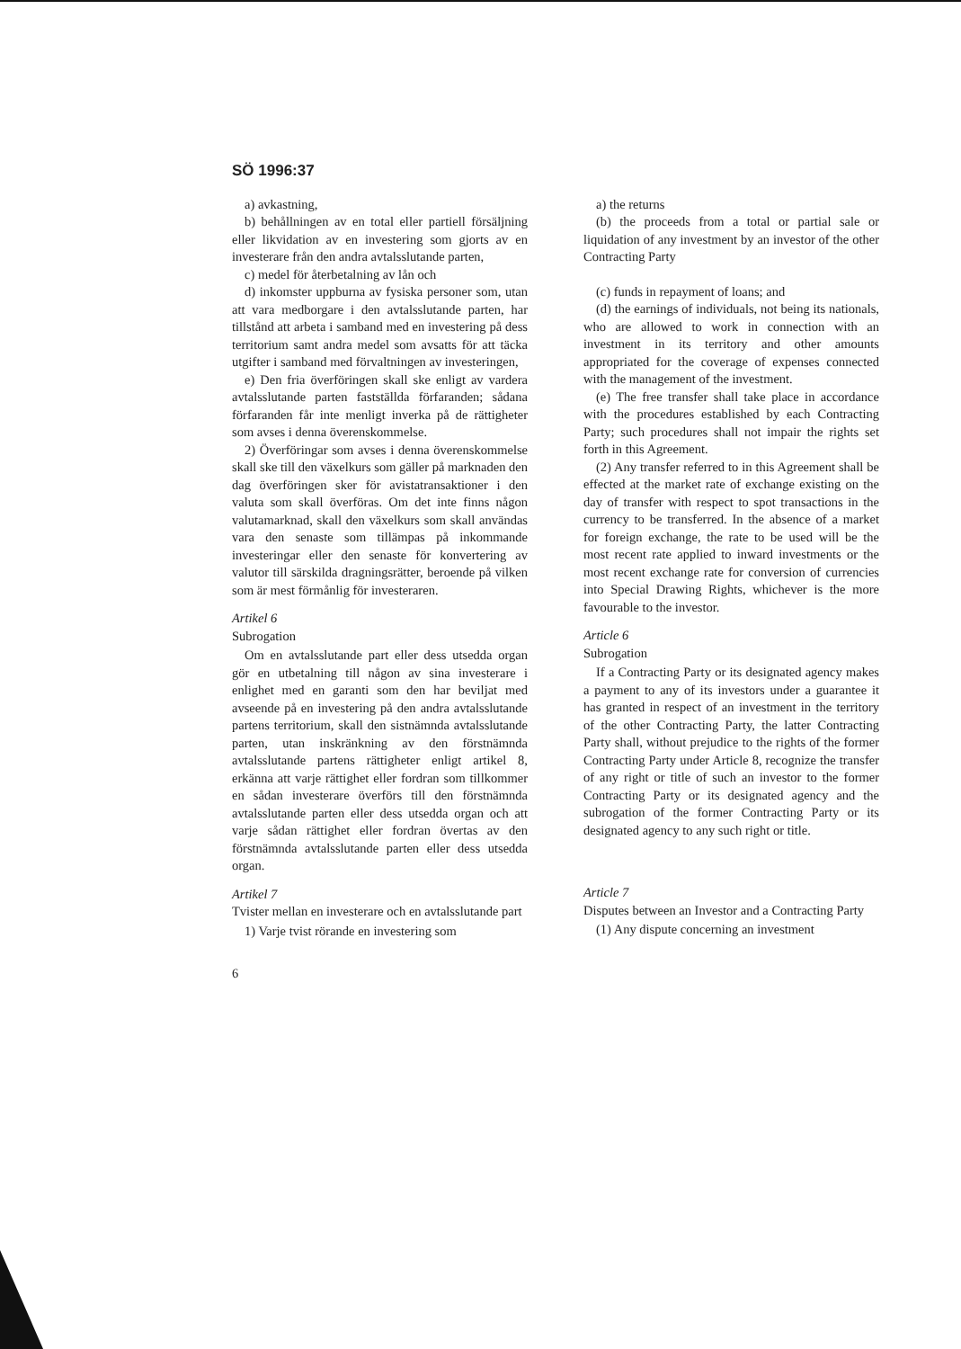SÖ 1996:37
a) avkastning,
b) behållningen av en total eller partiell försäljning eller likvidation av en investering som gjorts av en investerare från den andra avtalsslutande parten,
c) medel för återbetalning av lån och
d) inkomster uppburna av fysiska personer som, utan att vara medborgare i den avtalsslutande parten, har tillstånd att arbeta i samband med en investering på dess territorium samt andra medel som avsatts för att täcka utgifter i samband med förvaltningen av investeringen,
e) Den fria överföringen skall ske enligt av vardera avtalsslutande parten fastställda förfaranden; sådana förfaranden får inte menligt inverka på de rättigheter som avses i denna överenskommelse.
2) Överföringar som avses i denna överenskommelse skall ske till den växelkurs som gäller på marknaden den dag överföringen sker för avistatransaktioner i den valuta som skall överföras. Om det inte finns någon valutamarknad, skall den växelkurs som skall användas vara den senaste som tillämpas på inkommande investeringar eller den senaste för konvertering av valutor till särskilda dragningsrätter, beroende på vilken som är mest förmånlig för investeraren.
Artikel 6
Subrogation
Om en avtalsslutande part eller dess utsedda organ gör en utbetalning till någon av sina investerare i enlighet med en garanti som den har beviljat med avseende på en investering på den andra avtalsslutande partens territorium, skall den sistnämnda avtalsslutande parten, utan inskränkning av den förstnämnda avtalsslutande partens rättigheter enligt artikel 8, erkänna att varje rättighet eller fordran som tillkommer en sådan investerare överförs till den förstnämnda avtalsslutande parten eller dess utsedda organ och att varje sådan rättighet eller fordran övertas av den förstnämnda avtalsslutande parten eller dess utsedda organ.
Artikel 7
Tvister mellan en investerare och en avtalsslutande part
1) Varje tvist rörande en investering som
6
a) the returns
(b) the proceeds from a total or partial sale or liquidation of any investment by an investor of the other Contracting Party
(c) funds in repayment of loans; and
(d) the earnings of individuals, not being its nationals, who are allowed to work in connection with an investment in its territory and other amounts appropriated for the coverage of expenses connected with the management of the investment.
(e) The free transfer shall take place in accordance with the procedures established by each Contracting Party; such procedures shall not impair the rights set forth in this Agreement.
(2) Any transfer referred to in this Agreement shall be effected at the market rate of exchange existing on the day of transfer with respect to spot transactions in the currency to be transferred. In the absence of a market for foreign exchange, the rate to be used will be the most recent rate applied to inward investments or the most recent exchange rate for conversion of currencies into Special Drawing Rights, whichever is the more favourable to the investor.
Article 6
Subrogation
If a Contracting Party or its designated agency makes a payment to any of its investors under a guarantee it has granted in respect of an investment in the territory of the other Contracting Party, the latter Contracting Party shall, without prejudice to the rights of the former Contracting Party under Article 8, recognize the transfer of any right or title of such an investor to the former Contracting Party or its designated agency and the subrogation of the former Contracting Party or its designated agency to any such right or title.
Article 7
Disputes between an Investor and a Contracting Party
(1) Any dispute concerning an investment